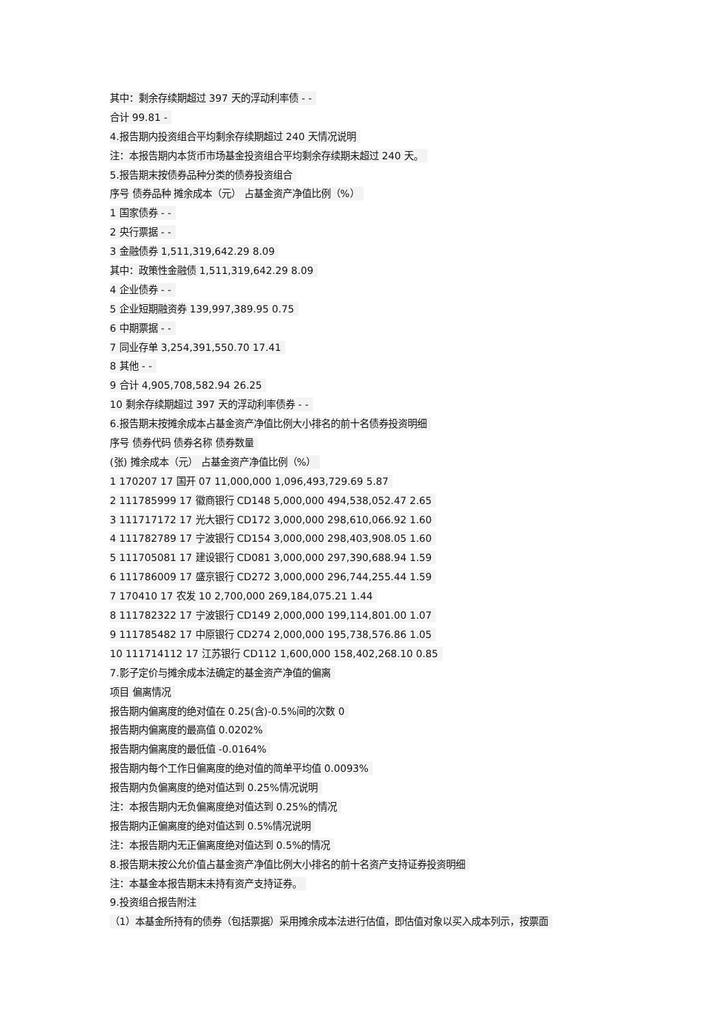其中：剩余存续期超过 397 天的浮动利率债 - -
合计 99.81 -
4.报告期内投资组合平均剩余存续期超过 240 天情况说明
注：本报告期内本货币市场基金投资组合平均剩余存续期未超过 240 天。
5.报告期末按债券品种分类的债券投资组合
序号 债券品种 摊余成本（元） 占基金资产净值比例（%）
1 国家债券 - -
2 央行票据 - -
3 金融债券 1,511,319,642.29 8.09
其中：政策性金融债 1,511,319,642.29 8.09
4 企业债券 - -
5 企业短期融资券 139,997,389.95 0.75
6 中期票据 - -
7 同业存单 3,254,391,550.70 17.41
8 其他 - -
9 合计 4,905,708,582.94 26.25
10 剩余存续期超过 397 天的浮动利率债券 - -
6.报告期末按摊余成本占基金资产净值比例大小排名的前十名债券投资明细
序号 债券代码 债券名称 债券数量
(张) 摊余成本（元） 占基金资产净值比例（%）
1 170207 17 国开 07 11,000,000 1,096,493,729.69 5.87
2 111785999 17 徽商银行 CD148 5,000,000 494,538,052.47 2.65
3 111717172 17 光大银行 CD172 3,000,000 298,610,066.92 1.60
4 111782789 17 宁波银行 CD154 3,000,000 298,403,908.05 1.60
5 111705081 17 建设银行 CD081 3,000,000 297,390,688.94 1.59
6 111786009 17 盛京银行 CD272 3,000,000 296,744,255.44 1.59
7 170410 17 农发 10 2,700,000 269,184,075.21 1.44
8 111782322 17 宁波银行 CD149 2,000,000 199,114,801.00 1.07
9 111785482 17 中原银行 CD274 2,000,000 195,738,576.86 1.05
10 111714112 17 江苏银行 CD112 1,600,000 158,402,268.10 0.85
7.影子定价与摊余成本法确定的基金资产净值的偏离
项目 偏离情况
报告期内偏离度的绝对值在 0.25(含)-0.5%间的次数 0
报告期内偏离度的最高值 0.0202%
报告期内偏离度的最低值 -0.0164%
报告期内每个工作日偏离度的绝对值的简单平均值 0.0093%
报告期内负偏离度的绝对值达到 0.25%情况说明
注：本报告期内无负偏离度绝对值达到 0.25%的情况
报告期内正偏离度的绝对值达到 0.5%情况说明
注：本报告期内无正偏离度绝对值达到 0.5%的情况
8.报告期末按公允价值占基金资产净值比例大小排名的前十名资产支持证券投资明细
注：本基金本报告期末未持有资产支持证券。
9.投资组合报告附注
（1）本基金所持有的债券（包括票据）采用摊余成本法进行估值，即估值对象以买入成本列示，按票面